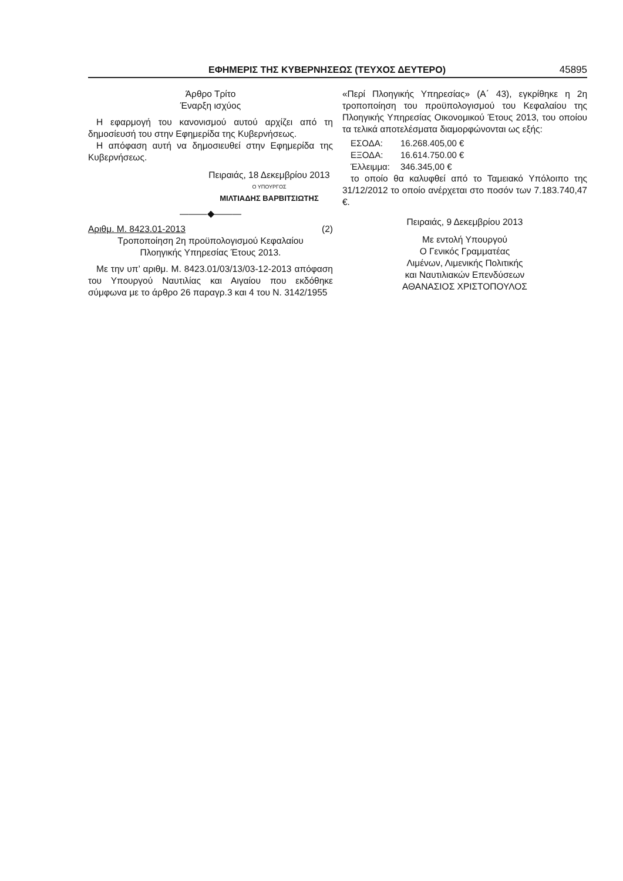ΕΦΗΜΕΡΙΣ ΤΗΣ ΚΥΒΕΡΝΗΣΕΩΣ (ΤΕΥΧΟΣ ΔΕΥΤΕΡΟ) 45895
Άρθρο Τρίτο
Έναρξη ισχύος
Η εφαρμογή του κανονισμού αυτού αρχίζει από τη δημοσίευσή του στην Εφημερίδα της Κυβερνήσεως.
Η απόφαση αυτή να δημοσιευθεί στην Εφημερίδα της Κυβερνήσεως.
Πειραιάς, 18 Δεκεμβρίου 2013
Ο ΥΠΟΥΡΓΟΣ
ΜΙΛΤΙΑΔΗΣ ΒΑΡΒΙΤΣΙΩΤΗΣ
———◆———
Αριθμ. Μ. 8423.01-2013 (2)
Τροποποίηση 2η προϋπολογισμού Κεφαλαίου
Πλοηγικής Υπηρεσίας Έτους 2013.
Με την υπ’ αριθμ. Μ. 8423.01/03/13/03-12-2013 απόφαση του Υπουργού Ναυτιλίας και Αιγαίου που εκδόθηκε σύμφωνα με το άρθρο 26 παραγρ.3 και 4 του Ν. 3142/1955
«Περί Πλοηγικής Υπηρεσίας» (Α΄ 43), εγκρίθηκε η 2η τροποποίηση του προϋπολογισμού του Κεφαλαίου της Πλοηγικής Υπηρεσίας Οικονομικού Έτους 2013, του οποίου τα τελικά αποτελέσματα διαμορφώνονται ως εξής:
| ΕΣΟΔΑ: | 16.268.405,00 € |
| ΕΞΟΔΑ: | 16.614.750.00 € |
| Έλλειμμα: | 346.345,00 € |
το οποίο θα καλυφθεί από το Ταμειακό Υπόλοιπο της 31/12/2012 το οποίο ανέρχεται στο ποσόν των 7.183.740,47 €.
Πειραιάς, 9 Δεκεμβρίου 2013
Με εντολή Υπουργού
Ο Γενικός Γραμματέας
Λιμένων, Λιμενικής Πολιτικής
και Ναυτιλιακών Επενδύσεων
ΑΘΑΝΑΣΙΟΣ ΧΡΙΣΤΟΠΟΥΛΟΣ